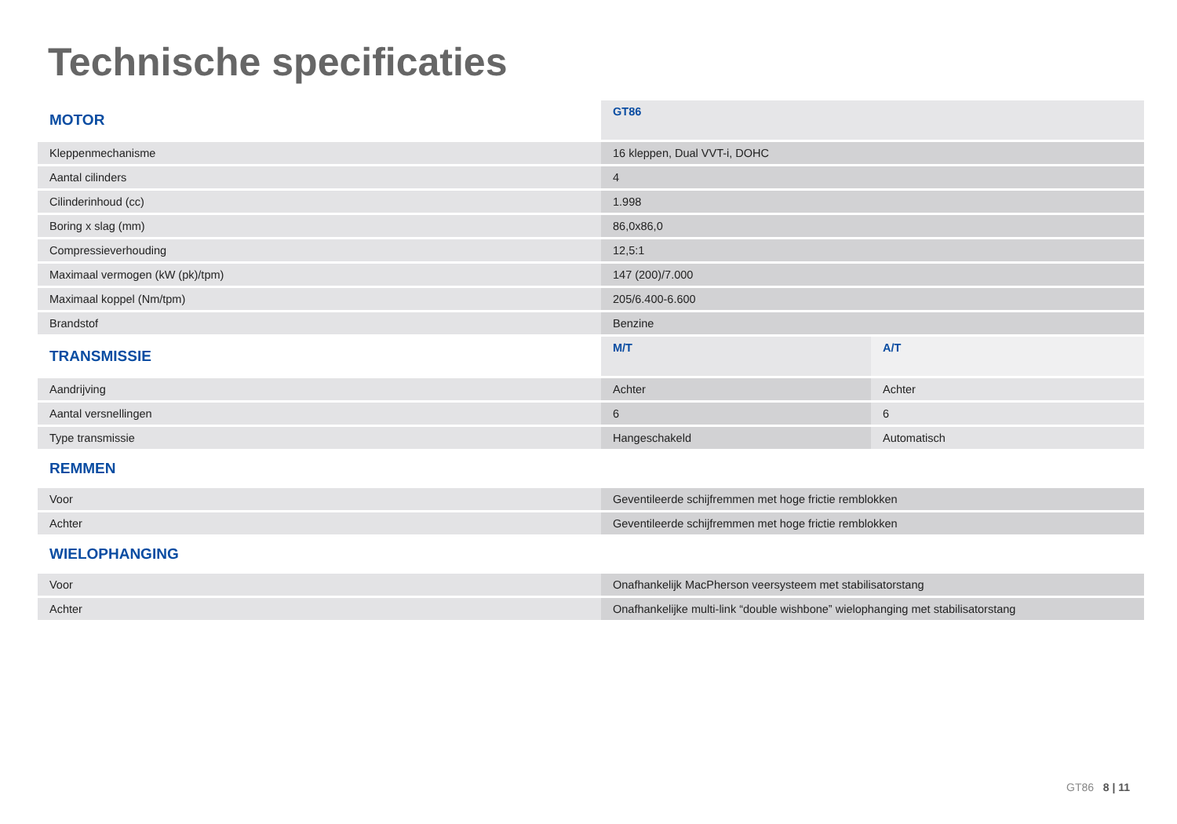Technische specificaties
| MOTOR | GT86 | |
| Kleppenmechanisme | 16 kleppen, Dual VVT-i, DOHC | |
| Aantal cilinders | 4 | |
| Cilinderinhoud (cc) | 1.998 | |
| Boring x slag (mm) | 86,0x86,0 | |
| Compressieverhouding | 12,5:1 | |
| Maximaal vermogen (kW (pk)/tpm) | 147 (200)/7.000 | |
| Maximaal koppel (Nm/tpm) | 205/6.400-6.600 | |
| Brandstof | Benzine | |
| TRANSMISSIE | M/T | A/T |
| Aandrijving | Achter | Achter |
| Aantal versnellingen | 6 | 6 |
| Type transmissie | Hangeschakeld | Automatisch |
| REMMEN | | |
| Voor | Geventileerde schijfremmen met hoge frictie remblokken | |
| Achter | Geventileerde schijfremmen met hoge frictie remblokken | |
| WIELOPHANGING | | |
| Voor | Onafhankelijk MacPherson veersysteem met stabilisatorstang | |
| Achter | Onafhankelijke multi-link “double wishbone” wielophanging met stabilisatorstang | |
GT86 8 | 11